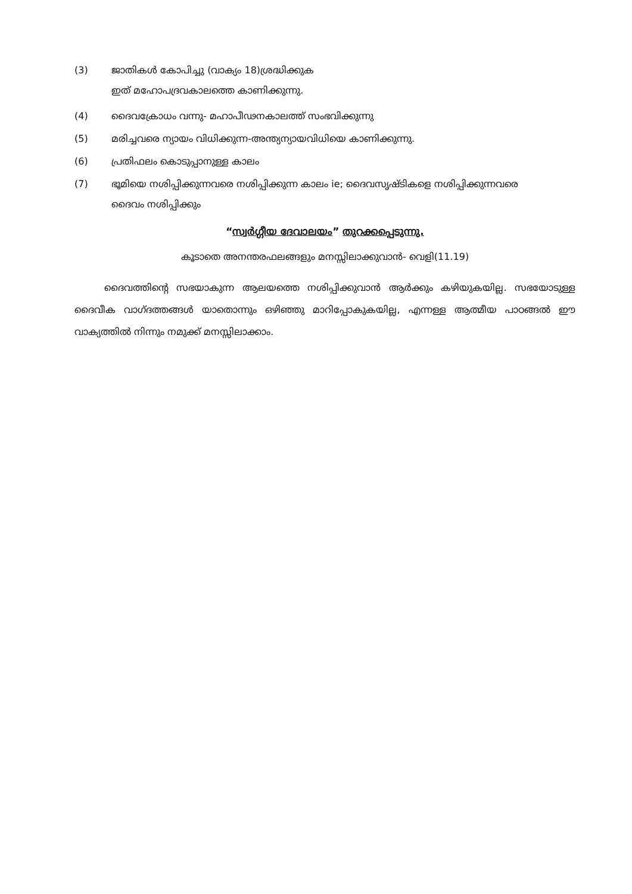(3) ജാതികൾ കോപിച്ചു (വാക്യം 18)ശ്രദ്ധിക്കുക
ഇത് മഹോപദ്രവകാലത്തെ കാണിക്കുന്നു.
(4) ദൈവക്രോധം വന്നു- മഹാപീഢനകാലത്ത് സംഭവിക്കുന്നു
(5) മരിച്ചവരെ ന്യായം വിധിക്കുന്ന-അന്ത്യന്യായവിധിയെ കാണിക്കുന്നു.
(6) പ്രതിഫലം കൊടുപ്പാനുള്ള കാലം
(7) ഭൂമിയെ നശിപ്പിക്കുന്നവരെ നശിപ്പിക്കുന്ന കാലം ie; ദൈവസൃഷ്ടികളെ നശിപ്പിക്കുന്നവരെ
ദൈവം നശിപ്പിക്കും
“സ്വർഗ്ഗീയ ദേവാലയം” തുറക്കപ്പെടുന്നു.
കൂടാതെ അനന്തരഫലങ്ങളും മനസ്സിലാക്കുവാൻ- വെളി(11.19)
ദൈവത്തിന്റെ സഭയാകുന്ന ആലയത്തെ നശിപ്പിക്കുവാൻ ആർക്കും കഴിയുകയില്ല. സഭയോടുള്ള ദൈവീക വാഗ്ദത്തങ്ങൾ യാതൊന്നും ഒഴിഞ്ഞു മാറിപ്പോകുകയില്ല, എന്നള്ള ആത്മീയ പാഠങ്ങൽ ഈ വാക്യത്തിൽ നിന്നും നമുക്ക് മനസ്സിലാക്കാം.